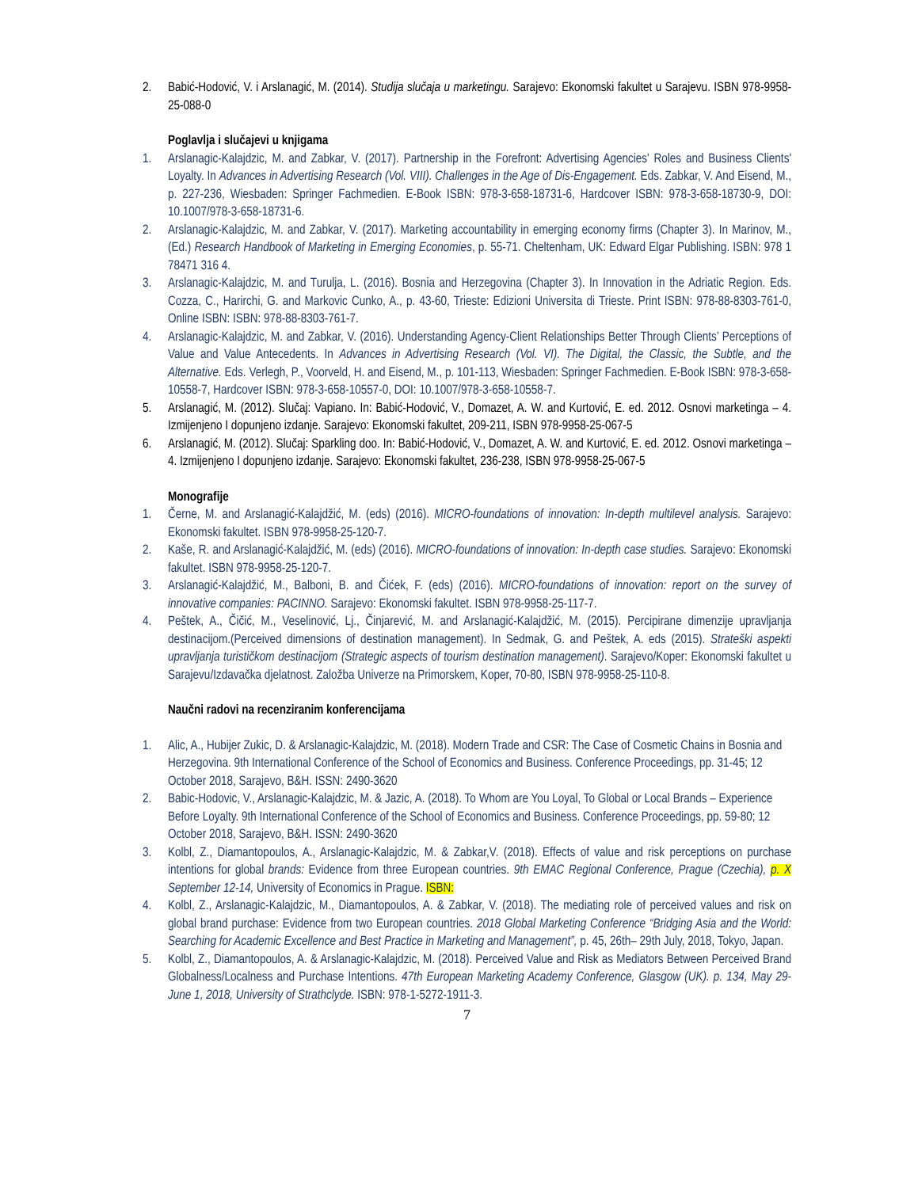2. Babić-Hodović, V. i Arslanagić, M. (2014). Studija slučaja u marketingu. Sarajevo: Ekonomski fakultet u Sarajevu. ISBN 978-9958-25-088-0
Poglavlja i slučajevi u knjigama
1. Arslanagic-Kalajdzic, M. and Zabkar, V. (2017). Partnership in the Forefront: Advertising Agencies' Roles and Business Clients' Loyalty. In Advances in Advertising Research (Vol. VIII). Challenges in the Age of Dis-Engagement. Eds. Zabkar, V. And Eisend, M., p. 227-236, Wiesbaden: Springer Fachmedien. E-Book ISBN: 978-3-658-18731-6, Hardcover ISBN: 978-3-658-18730-9, DOI: 10.1007/978-3-658-18731-6.
2. Arslanagic-Kalajdzic, M. and Zabkar, V. (2017). Marketing accountability in emerging economy firms (Chapter 3). In Marinov, M., (Ed.) Research Handbook of Marketing in Emerging Economies, p. 55-71. Cheltenham, UK: Edward Elgar Publishing. ISBN: 978 1 78471 316 4.
3. Arslanagic-Kalajdzic, M. and Turulja, L. (2016). Bosnia and Herzegovina (Chapter 3). In Innovation in the Adriatic Region. Eds. Cozza, C., Harirchi, G. and Markovic Cunko, A., p. 43-60, Trieste: Edizioni Universita di Trieste. Print ISBN: 978-88-8303-761-0, Online ISBN: ISBN: 978-88-8303-761-7.
4. Arslanagic-Kalajdzic, M. and Zabkar, V. (2016). Understanding Agency-Client Relationships Better Through Clients’ Perceptions of Value and Value Antecedents. In Advances in Advertising Research (Vol. VI). The Digital, the Classic, the Subtle, and the Alternative. Eds. Verlegh, P., Voorveld, H. and Eisend, M., p. 101-113, Wiesbaden: Springer Fachmedien. E-Book ISBN: 978-3-658-10558-7, Hardcover ISBN: 978-3-658-10557-0, DOI: 10.1007/978-3-658-10558-7.
5. Arslanagić, M. (2012). Slučaj: Vapiano. In: Babić-Hodović, V., Domazet, A. W. and Kurtović, E. ed. 2012. Osnovi marketinga – 4. Izmijenjeno I dopunjeno izdanje. Sarajevo: Ekonomski fakultet, 209-211, ISBN 978-9958-25-067-5
6. Arslanagić, M. (2012). Slučaj: Sparkling doo. In: Babić-Hodović, V., Domazet, A. W. and Kurtović, E. ed. 2012. Osnovi marketinga – 4. Izmijenjeno I dopunjeno izdanje. Sarajevo: Ekonomski fakultet, 236-238, ISBN 978-9958-25-067-5
Monografije
1. Černe, M. and Arslanagić-Kalajdžić, M. (eds) (2016). MICRO-foundations of innovation: In-depth multilevel analysis. Sarajevo: Ekonomski fakultet. ISBN 978-9958-25-120-7.
2. Kaše, R. and Arslanagić-Kalajdžić, M. (eds) (2016). MICRO-foundations of innovation: In-depth case studies. Sarajevo: Ekonomski fakultet. ISBN 978-9958-25-120-7.
3. Arslanagić-Kalajdžić, M., Balboni, B. and Čićek, F. (eds) (2016). MICRO-foundations of innovation: report on the survey of innovative companies: PACINNO. Sarajevo: Ekonomski fakultet. ISBN 978-9958-25-117-7.
4. Peštek, A., Čičić, M., Veselinović, Lj., Činjarević, M. and Arslanagić-Kalajdžić, M. (2015). Percipirane dimenzije upravljanja destinacijom.(Perceived dimensions of destination management). In Sedmak, G. and Peštek, A. eds (2015). Strateški aspekti upravljanja turističkom destinacijom (Strategic aspects of tourism destination management). Sarajevo/Koper: Ekonomski fakultet u Sarajevu/Izdavačka djelatnost. Založba Univerze na Primorskem, Koper, 70-80, ISBN 978-9958-25-110-8.
Naučni radovi na recenziranim konferencijama
1. Alic, A., Hubijer Zukic, D. & Arslanagic-Kalajdzic, M. (2018). Modern Trade and CSR: The Case of Cosmetic Chains in Bosnia and Herzegovina. 9th International Conference of the School of Economics and Business. Conference Proceedings, pp. 31-45; 12 October 2018, Sarajevo, B&H. ISSN: 2490-3620
2. Babic-Hodovic, V., Arslanagic-Kalajdzic, M. & Jazic, A. (2018). To Whom are You Loyal, To Global or Local Brands – Experience Before Loyalty. 9th International Conference of the School of Economics and Business. Conference Proceedings, pp. 59-80; 12 October 2018, Sarajevo, B&H. ISSN: 2490-3620
3. Kolbl, Z., Diamantopoulos, A., Arslanagic-Kalajdzic, M. & Zabkar,V. (2018). Effects of value and risk perceptions on purchase intentions for global brands: Evidence from three European countries. 9th EMAC Regional Conference, Prague (Czechia), p. X September 12-14, University of Economics in Prague. ISBN:
4. Kolbl, Z., Arslanagic-Kalajdzic, M., Diamantopoulos, A. & Zabkar, V. (2018). The mediating role of perceived values and risk on global brand purchase: Evidence from two European countries. 2018 Global Marketing Conference “Bridging Asia and the World: Searching for Academic Excellence and Best Practice in Marketing and Management”, p. 45, 26th– 29th July, 2018, Tokyo, Japan.
5. Kolbl, Z., Diamantopoulos, A. & Arslanagic-Kalajdzic, M. (2018). Perceived Value and Risk as Mediators Between Perceived Brand Globalness/Localness and Purchase Intentions. 47th European Marketing Academy Conference, Glasgow (UK). p. 134, May 29-June 1, 2018, University of Strathclyde. ISBN: 978-1-5272-1911-3.
7